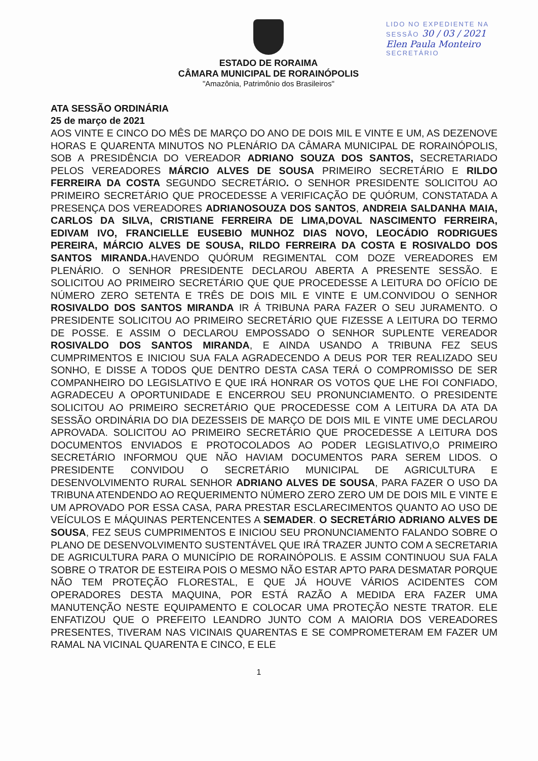ESTADO DE RORAIMA
CÂMARA MUNICIPAL DE RORAINÓPOLIS
"Amazônia, Patrimônio dos Brasileiros"
LIDO NO EXPEDIENTE NA
SESSÃO 30 / 03 / 2021
Elen Paula Monteiro
SECRETÁRIO
ATA SESSÃO ORDINÁRIA
25 de março de 2021
AOS VINTE E CINCO DO MÊS DE MARÇO DO ANO DE DOIS MIL E VINTE E UM, AS DEZENOVE HORAS E QUARENTA MINUTOS NO PLENÁRIO DA CÂMARA MUNICIPAL DE RORAINÓPOLIS, SOB A PRESIDÊNCIA DO VEREADOR ADRIANO SOUZA DOS SANTOS, SECRETARIADO PELOS VEREADORES MÁRCIO ALVES DE SOUSA PRIMEIRO SECRETÁRIO E RILDO FERREIRA DA COSTA SEGUNDO SECRETÁRIO. O SENHOR PRESIDENTE SOLICITOU AO PRIMEIRO SECRETÁRIO QUE PROCEDESSE A VERIFICAÇÃO DE QUÓRUM, CONSTATADA A PRESENÇA DOS VEREADORES ADRIANOSOUZA DOS SANTOS, ANDREIA SALDANHA MAIA, CARLOS DA SILVA, CRISTIANE FERREIRA DE LIMA,DOVAL NASCIMENTO FERREIRA, EDIVAM IVO, FRANCIELLE EUSEBIO MUNHOZ DIAS NOVO, LEOCÁDIO RODRIGUES PEREIRA, MÁRCIO ALVES DE SOUSA, RILDO FERREIRA DA COSTA E ROSIVALDO DOS SANTOS MIRANDA. HAVENDO QUÓRUM REGIMENTAL COM DOZE VEREADORES EM PLENÁRIO. O SENHOR PRESIDENTE DECLAROU ABERTA A PRESENTE SESSÃO. E SOLICITOU AO PRIMEIRO SECRETÁRIO QUE QUE PROCEDESSE A LEITURA DO OFÍCIO DE NÚMERO ZERO SETENTA E TRÊS DE DOIS MIL E VINTE E UM.CONVIDOU O SENHOR ROSIVALDO DOS SANTOS MIRANDA IR Á TRIBUNA PARA FAZER O SEU JURAMENTO. O PRESIDENTE SOLICITOU AO PRIMEIRO SECRETÁRIO QUE FIZESSE A LEITURA DO TERMO DE POSSE. E ASSIM O DECLAROU EMPOSSADO O SENHOR SUPLENTE VEREADOR ROSIVALDO DOS SANTOS MIRANDA, E AINDA USANDO A TRIBUNA FEZ SEUS CUMPRIMENTOS E INICIOU SUA FALA AGRADECENDO A DEUS POR TER REALIZADO SEU SONHO, E DISSE A TODOS QUE DENTRO DESTA CASA TERÁ O COMPROMISSO DE SER COMPANHEIRO DO LEGISLATIVO E QUE IRÁ HONRAR OS VOTOS QUE LHE FOI CONFIADO, AGRADECEU A OPORTUNIDADE E ENCERROU SEU PRONUNCIAMENTO. O PRESIDENTE SOLICITOU AO PRIMEIRO SECRETÁRIO QUE PROCEDESSE COM A LEITURA DA ATA DA SESSÃO ORDINÁRIA DO DIA DEZESSEIS DE MARÇO DE DOIS MIL E VINTE UME DECLAROU APROVADA. SOLICITOU AO PRIMEIRO SECRETÁRIO QUE PROCEDESSE A LEITURA DOS DOCUMENTOS ENVIADOS E PROTOCOLADOS AO PODER LEGISLATIVO,O PRIMEIRO SECRETÁRIO INFORMOU QUE NÃO HAVIAM DOCUMENTOS PARA SEREM LIDOS. O PRESIDENTE CONVIDOU O SECRETÁRIO MUNICIPAL DE AGRICULTURA E DESENVOLVIMENTO RURAL SENHOR ADRIANO ALVES DE SOUSA, PARA FAZER O USO DA TRIBUNA ATENDENDO AO REQUERIMENTO NÚMERO ZERO ZERO UM DE DOIS MIL E VINTE E UM APROVADO POR ESSA CASA, PARA PRESTAR ESCLARECIMENTOS QUANTO AO USO DE VEÍCULOS E MÁQUINAS PERTENCENTES A SEMADER. O SECRETÁRIO ADRIANO ALVES DE SOUSA, FEZ SEUS CUMPRIMENTOS E INICIOU SEU PRONUNCIAMENTO FALANDO SOBRE O PLANO DE DESENVOLVIMENTO SUSTENTÁVEL QUE IRÁ TRAZER JUNTO COM A SECRETARIA DE AGRICULTURA PARA O MUNICÍPIO DE RORAINÓPOLIS. E ASSIM CONTINUOU SUA FALA SOBRE O TRATOR DE ESTEIRA POIS O MESMO NÃO ESTAR APTO PARA DESMATAR PORQUE NÃO TEM PROTEÇÃO FLORESTAL, E QUE JÁ HOUVE VÁRIOS ACIDENTES COM OPERADORES DESTA MAQUINA, POR ESTÁ RAZÃO A MEDIDA ERA FAZER UMA MANUTENÇÃO NESTE EQUIPAMENTO E COLOCAR UMA PROTEÇÃO NESTE TRATOR. ELE ENFATIZOU QUE O PREFEITO LEANDRO JUNTO COM A MAIORIA DOS VEREADORES PRESENTES, TIVERAM NAS VICINAIS QUARENTAS E SE COMPROMETERAM EM FAZER UM RAMAL NA VICINAL QUARENTA E CINCO, E ELE
1